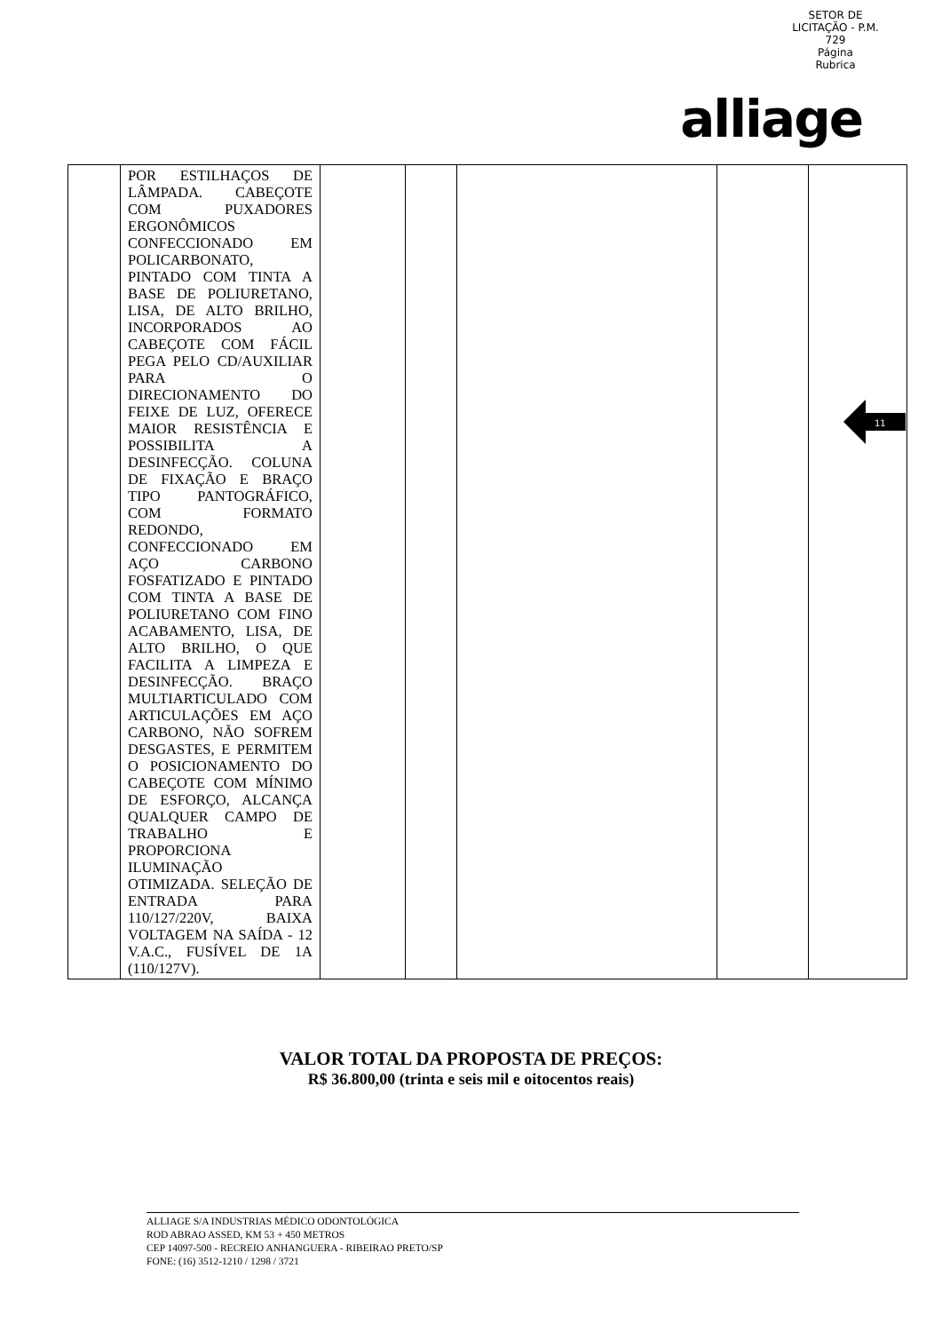SETOR DE LICITAÇÃO - P.M.
729
Página
Rubrica
alliage
| | POR ESTILHAÇOS DE LÂMPADA. CABEÇOTE COM PUXADORES ERGONÔMICOS CONFECCIONADO EM POLICARBONATO, PINTADO COM TINTA A BASE DE POLIURETANO, LISA, DE ALTO BRILHO, INCORPORADOS AO CABEÇOTE COM FÁCIL PEGA PELO CD/AUXILIAR PARA O DIRECIONAMENTO DO FEIXE DE LUZ, OFERECE MAIOR RESISTÊNCIA E POSSIBILITA A DESINFECÇÃO. COLUNA DE FIXAÇÃO E BRAÇO TIPO PANTOGRÁFICO, COM FORMATO REDONDO, CONFECCIONADO EM AÇO CARBONO FOSFATIZADO E PINTADO COM TINTA A BASE DE POLIURETANO COM FINO ACABAMENTO, LISA, DE ALTO BRILHO, O QUE FACILITA A LIMPEZA E DESINFECÇÃO. BRAÇO MULTIARTICULADO COM ARTICULAÇÕES EM AÇO CARBONO, NÃO SOFREM DESGASTES, E PERMITEM O POSICIONAMENTO DO CABEÇOTE COM MÍNIMO DE ESFORÇO, ALCANÇA QUALQUER CAMPO DE TRABALHO E PROPORCIONA ILUMINAÇÃO OTIMIZADA. SELEÇÃO DE ENTRADA PARA 110/127/220V, BAIXA VOLTAGEM NA SAÍDA - 12 V.A.C., FUSÍVEL DE 1A (110/127V). | | | | | |
11
VALOR TOTAL DA PROPOSTA DE PREÇOS:
R$ 36.800,00 (trinta e seis mil e oitocentos reais)
ALLIAGE S/A INDUSTRIAS MÉDICO ODONTOLÓGICA
ROD ABRAO ASSED, KM 53 + 450 METROS
CEP 14097-500 - RECREIO ANHANGUERA - RIBEIRAO PRETO/SP
FONE: (16) 3512-1210 / 1298 / 3721